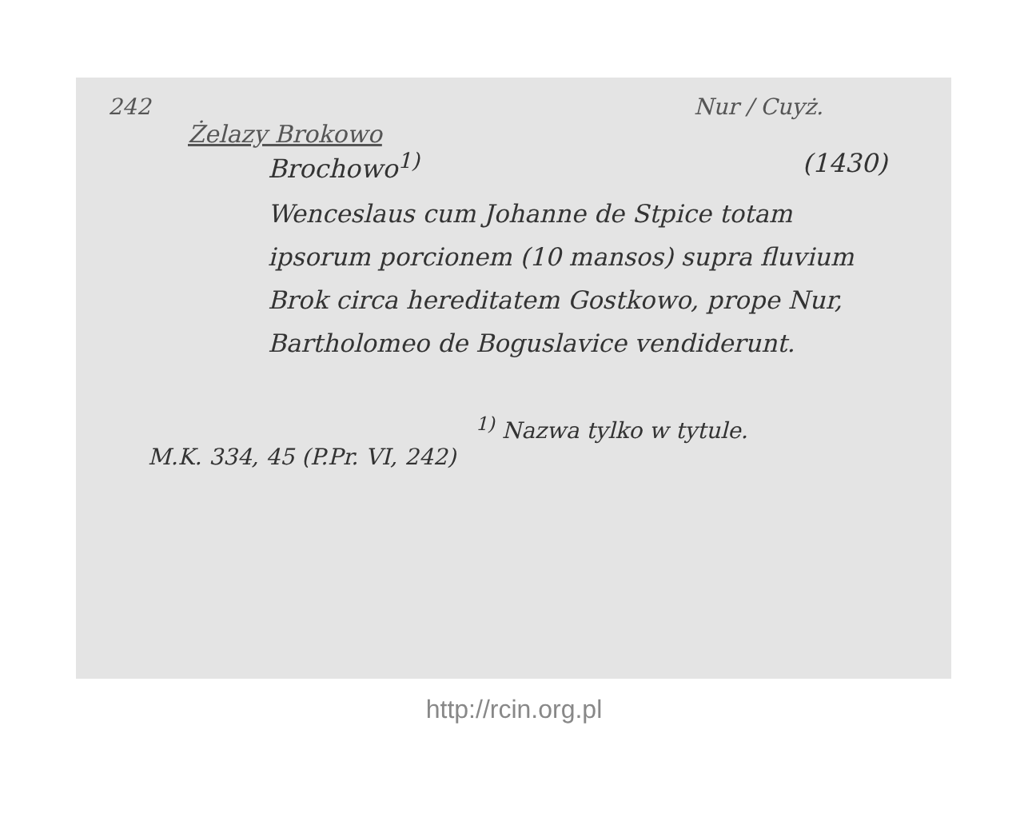242 Nur / Cuyż.
Żelazy Brokowo
Brochowo<sup>1)</sup> (1430)
Wenceslaus cum Johanne de Stpice totam ipsorum porcionem (10 mansos) supra fluvium Brok circa hereditatem Gostkowo, prope Nur, Bartholomeo de Boguslavice vendiderunt.
<sup>1)</sup> Nazwa tylko w tytule.
M.K. 334, 45 (P.Pr. VI, 242)
http://rcin.org.pl